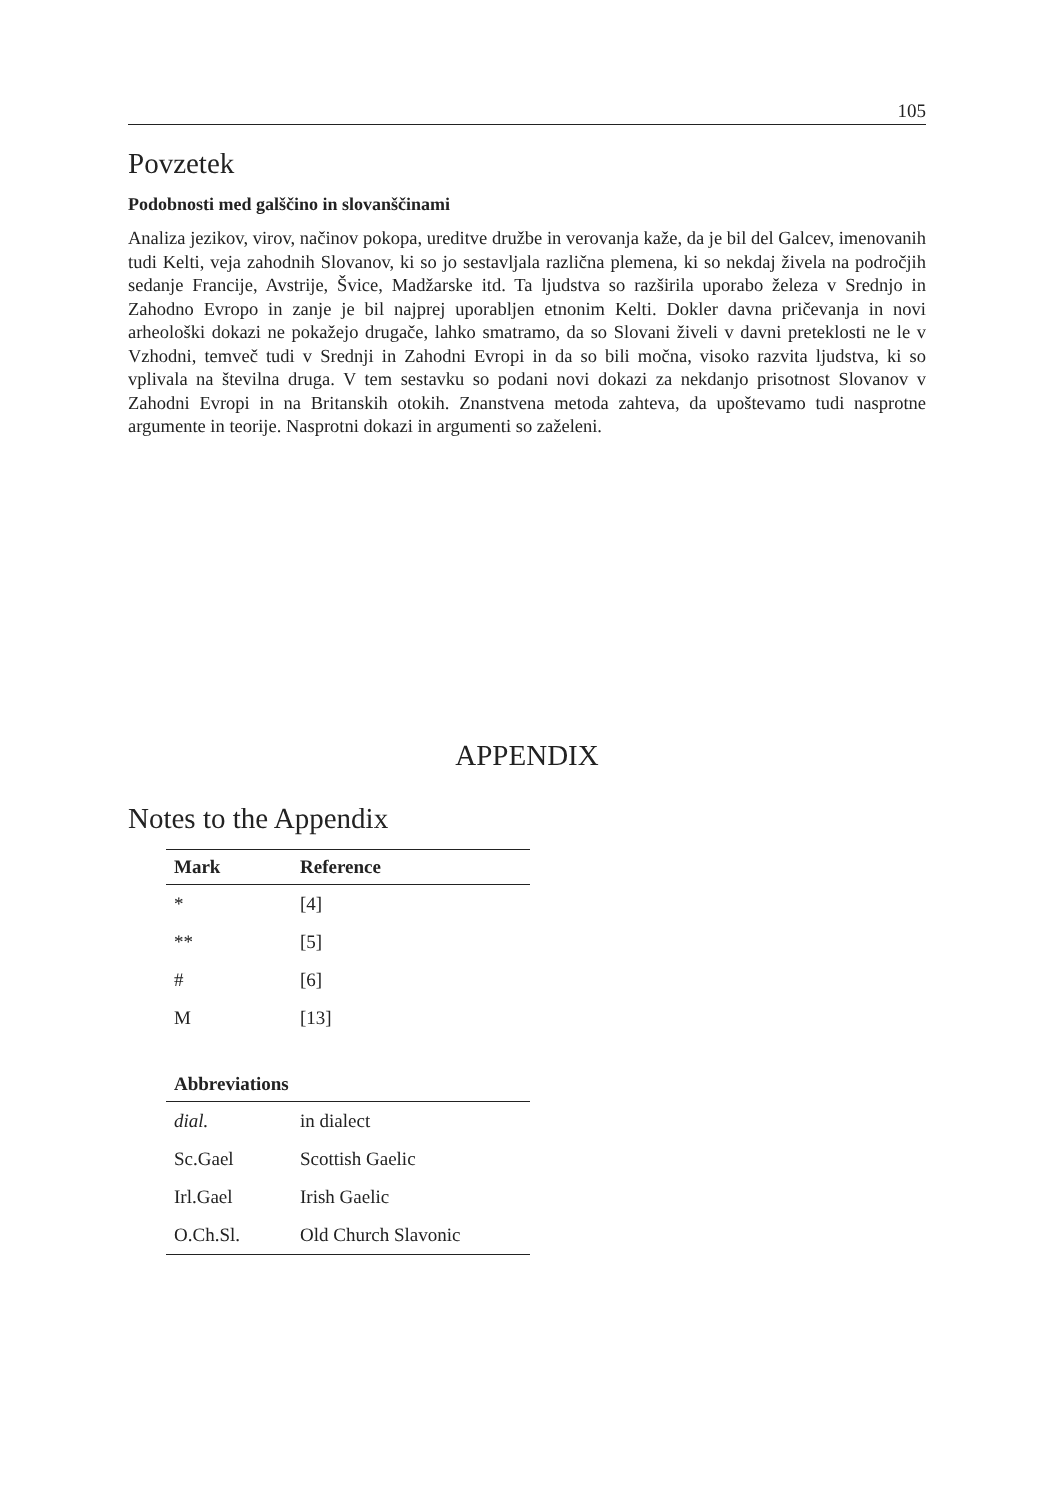105
Povzetek
Podobnosti med galščino in slovanščinami
Analiza jezikov, virov, načinov pokopa, ureditve družbe in verovanja kaže, da je bil del Galcev, imenovanih tudi Kelti, veja zahodnih Slovanov, ki so jo sestavljala različna plemena, ki so nekdaj živela na področjih sedanje Francije, Avstrije, Švice, Madžarske itd. Ta ljudstva so razširila uporabo železa v Srednjo in Zahodno Evropo in zanje je bil najprej uporabljen etnonim Kelti. Dokler davna pričevanja in novi arheološki dokazi ne pokažejo drugače, lahko smatramo, da so Slovani živeli v davni preteklosti ne le v Vzhodni, temveč tudi v Srednji in Zahodni Evropi in da so bili močna, visoko razvita ljudstva, ki so vplivala na številna druga. V tem sestavku so podani novi dokazi za nekdanjo prisotnost Slovanov v Zahodni Evropi in na Britanskih otokih. Znanstvena metoda zahteva, da upoštevamo tudi nasprotne argumente in teorije. Nasprotni dokazi in argumenti so zaželeni.
APPENDIX
Notes to the Appendix
| Mark | Reference |
| --- | --- |
| * | [4] |
| ** | [5] |
| # | [6] |
| M | [13] |
| Abbreviations | |
| --- | --- |
| dial. | in dialect |
| Sc.Gael | Scottish Gaelic |
| Irl.Gael | Irish Gaelic |
| O.Ch.Sl. | Old Church Slavonic |